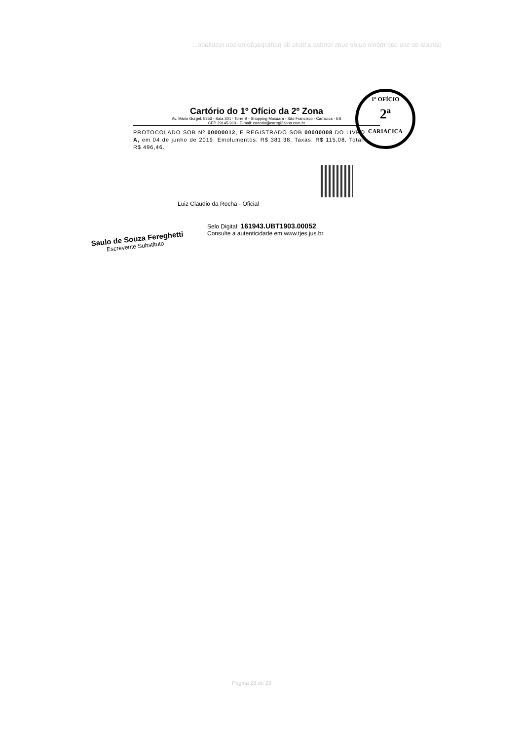parcela do seu patrimônio ou de suas rendas a título de participação no seu resultado...
Cartório do 1º Ofício da 2º Zona
Av. Mário Gurgel, 5353 - Sala 301 - Torre B - Shopping Moxuara - São Francisco - Cariacica - ES
CEP 29145-910 - E-mail: cartorio@cartrgi2zona.com.br
PROTOCOLADO SOB Nº 00000012, E REGISTRADO SOB 00000008 DO LIVRO A, em 04 de junho de 2019. Emolumentos: R$ 381,38. Taxas: R$ 115,08. Total: R$ 496,46.
Luiz Claudio da Rocha - Oficial
Selo Digital: 161943.UBT1903.00052
Consulte a autenticidade em www.tjes.jus.br
Saulo de Souza Fereghetti
Escrevente Substituto
1º OFÍCIO
2ª
CARIACICA
Página 28 de 29